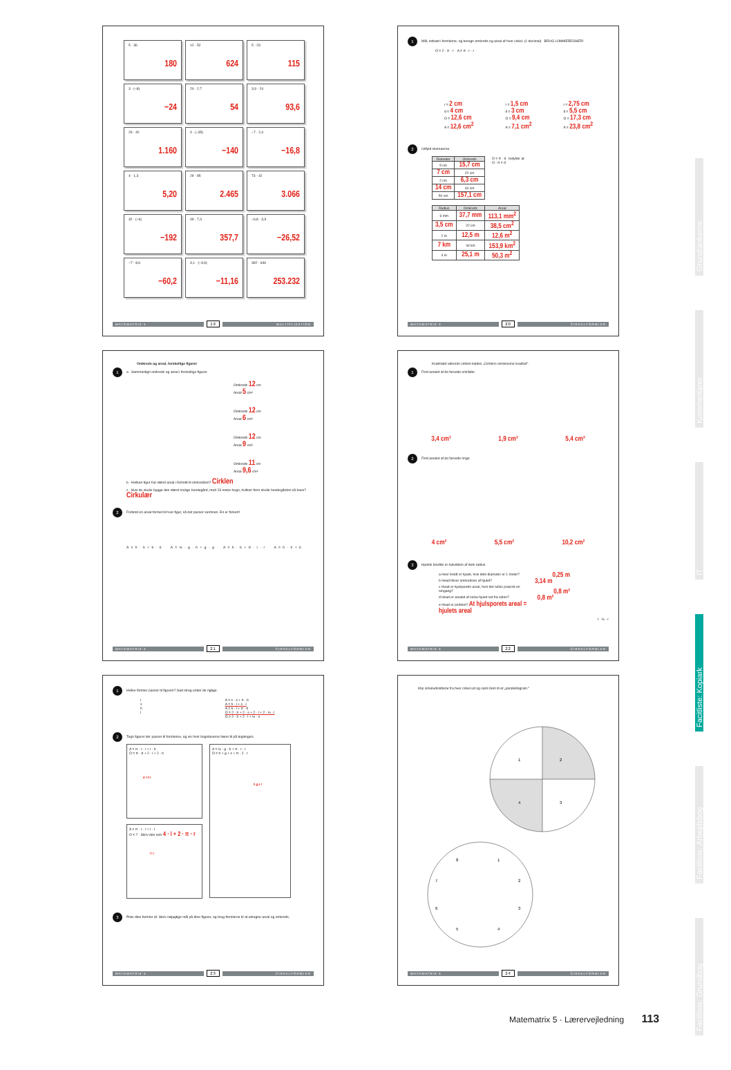5 · 36
180
12 · 52
624
5 · 23
115
3 · (−8)
−24
20 · 2,7
54
3,9 · 24
93,6
29 · 40
1.160
4 · (−35)
−140
−7 · 2,4
−16,8
4 · 1,3
5,20
29 · 85
2.465
73 · 42
3.066
32 · (−6)
−192
49 · 7,3
357,7
−6,8 · 3,9
−26,52
−7 · 8,6
−60,2
3,1 · (−3,6)
−11,16
392 · 646
253.232
MATEMATRIX 5 19 MULTIPLIKATION
1 Mål, indsæt i formlerne, og beregn omkreds og areal af hver cirkel. (1 decimal) BRUG LOMMEREGNER!
O = 2 · π · r A = π · r · r
r = 2 cm
d = 4 cm
O = 12,6 cm
A = 12,6 cm<sup>2</sup>
r = 1,5 cm
d = 3 cm
O = 9,4 cm
A = 7,1 cm<sup>2</sup>
r = 2,75 cm
d = 5,5 cm
O = 17,3 cm
A = 23,8 cm<sup>2</sup>
2 Udfyld skemaerne.
| Diameter | Omkreds |
| --- | --- |
| 5 cm | 15,7 cm |
| 7 cm | 22 cm |
| 2 cm | 6,3 cm |
| 14 cm | 44 cm |
| 50 cm | 157,1 cm |
O = π · d betyder at
O : π = d
| Radius | Omkreds | Areal |
| --- | --- | --- |
| 6 mm | 37,7 mm | 113,1 mm<sup>2</sup> |
| 3,5 cm | 22 cm | 38,5 cm<sup>2</sup> |
| 2 m | 12,5 m | 12,6 m<sup>2</sup> |
| 7 km | 44 km | 153,9 km<sup>2</sup> |
| 4 m | 25,1 m | 50,3 m<sup>2</sup> |
MATEMATRIX 5 20 CIRKELFORMLER
Omkreds og areal, forskellige figurer
1 a Sammenlign omkreds og areal i forskellige figurer.
Omkreds 12 cm
Areal 5 cm²
Omkreds 12 cm
Areal 6 cm²
Omkreds 12 cm
Areal 9 cm²
Omkreds 11 cm
Areal 9,6 cm²
b Hvilken figur har størst areal i forhold til omkredsen? Cirklen
c Hvis du skulle bygge den størst mulige hundegård, med 23 meter hegn, hvilken form skulle hundegården så have? Cirkulær
2 Forbind en areal-formel til hver figur, så det passer sammen. En er forkert!
A = h · b + b · b A = ½ · g · h + g · g A = h · b + π · r · r A = h · h + b
MATEMATRIX 5 21 CIRKELFORMLER
Kvadratet udenom cirklen kaldes „Cirklens omskrevne kvadrat".
1 Find arealet af de farvede områder.
3,4 cm² 1,9 cm² 5,4 cm²
2 Find arealet af de farvede ringe.
4 cm² 5,5 cm² 10,2 cm²
3 Hjulets bredde er halvdelen af dets radius.
a Hvor bredt er hjulet, hvis dets diameter er 1 meter? 0,25 m
b Hvad bliver omkredsen af hjulet? 3,14 m
c Hvad er hjulsporets areal, hvis det rulles præcist en omgang? 0,8 m²
d Hvad er arealet af selve hjulet set fra siden? 0,8 m²
e Hvad er pointen? At hjulsporets areal = hjulets areal
r ½ · r
MATEMATRIX 5 22 CIRKELFORMLER
1 Hvilke formler passer til figuren? Sæt streg under de rigtige.
l
s
h
l
A = s · s + h · b
A = h · l + s · l
A = h · l + π · b
O = 2 · h + 2 · s + 2 · l + 2 · ½ · l
O = 2 · h + 2 · l + ½ · s
2 Tegn figurer der passer til formlerne, og vis hvor bogstaverne hører til på tegningen.
A = π · r · r + l · h
O = π · d + 2 · l + 2 · h
d r h l
A = π · r · r + l · l
O = ? Skriv den selv 4 · l + 2 · π · r
l l r
A = ½ · g · h + π · r · r
O = h + g + s + π · 2 · r
h g s r
3 Prøv dine formler af. Skriv nøjagtige mål på dine figurer, og brug formlerne til at udregne areal og omkreds.
MATEMATRIX 5 23 CIRKELFORMLER
Klip cirkeludsnittene fra hver cirkel ud og saml dem til et „parallellogram."
1
2
3
4
8
1
2
3
4
5
6
7
MATEMATRIX 5 24 CIRKELFORMLER
Grundtankerne
Kommentarer
IT
Facitliste: Kopiark
Facitliste: Arbejdsbog
Facitliste: Grundbog
Matematrix 5 · Lærervejledning 113